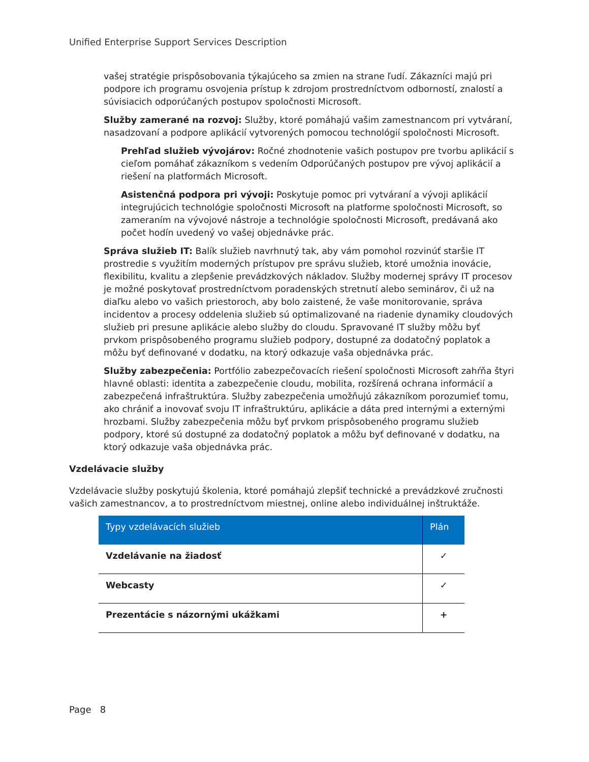Unified Enterprise Support Services Description
vašej stratégie prispôsobovania týkajúceho sa zmien na strane ľudí. Zákazníci majú pri podpore ich programu osvojenia prístup k zdrojom prostredníctvom odborností, znalostí a súvisiacich odporúčaných postupov spoločnosti Microsoft.
Služby zamerané na rozvoj: Služby, ktoré pomáhajú vašim zamestnancom pri vytváraní, nasadzovaní a podpore aplikácií vytvorených pomocou technológií spoločnosti Microsoft.
Prehľad služieb vývojárov: Ročné zhodnotenie vašich postupov pre tvorbu aplikácií s cieľom pomáhať zákazníkom s vedením Odporúčaných postupov pre vývoj aplikácií a riešení na platformách Microsoft.
Asistenčná podpora pri vývoji: Poskytuje pomoc pri vytváraní a vývoji aplikácií integrujúcich technológie spoločnosti Microsoft na platforme spoločnosti Microsoft, so zameraním na vývojové nástroje a technológie spoločnosti Microsoft, predávaná ako počet hodín uvedený vo vašej objednávke prác.
Správa služieb IT: Balík služieb navrhnutý tak, aby vám pomohol rozvinúť staršie IT prostredie s využitím moderných prístupov pre správu služieb, ktoré umožnia inovácie, flexibilitu, kvalitu a zlepšenie prevádzkových nákladov. Služby modernej správy IT procesov je možné poskytovať prostredníctvom poradenských stretnutí alebo seminárov, či už na diaľku alebo vo vašich priestoroch, aby bolo zaistené, že vaše monitorovanie, správa incidentov a procesy oddelenia služieb sú optimalizované na riadenie dynamiky cloudových služieb pri presune aplikácie alebo služby do cloudu. Spravované IT služby môžu byť prvkom prispôsobeného programu služieb podpory, dostupné za dodatočný poplatok a môžu byť definované v dodatku, na ktorý odkazuje vaša objednávka prác.
Služby zabezpečenia: Portfólio zabezpečovacích riešení spoločnosti Microsoft zahŕňa štyri hlavné oblasti: identita a zabezpečenie cloudu, mobilita, rozšírená ochrana informácií a zabezpečená infraštruktúra. Služby zabezpečenia umožňujú zákazníkom porozumieť tomu, ako chrániť a inovovať svoju IT infraštruktúru, aplikácie a dáta pred internými a externými hrozbami. Služby zabezpečenia môžu byť prvkom prispôsobeného programu služieb podpory, ktoré sú dostupné za dodatočný poplatok a môžu byť definované v dodatku, na ktorý odkazuje vaša objednávka prác.
Vzdelávacie služby
Vzdelávacie služby poskytujú školenia, ktoré pomáhajú zlepšiť technické a prevádzkové zručnosti vašich zamestnancov, a to prostredníctvom miestnej, online alebo individuálnej inštruktáže.
| Typy vzdelávacích služieb | Plán |
| --- | --- |
| Vzdelávanie na žiadosť | ✓ |
| Webcasty | ✓ |
| Prezentácie s názornými ukážkami | + |
Page 8